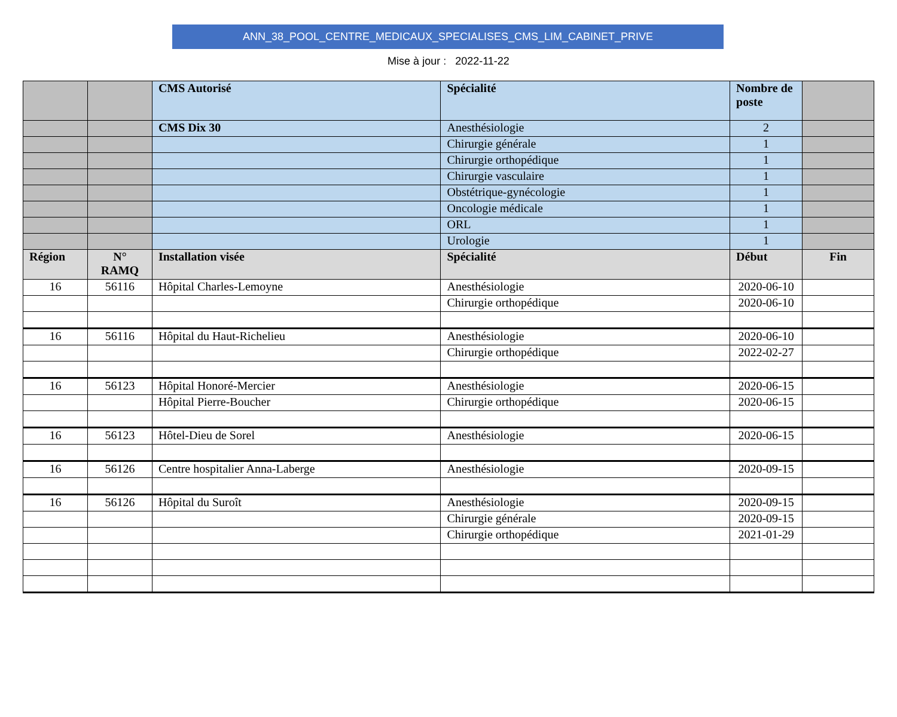ANN_38_POOL_CENTRE_MEDICAUX_SPECIALISES_CMS_LIM_CABINET_PRIVE
Mise à jour : 2022-11-22
| | | CMS Autorisé | Spécialité | Nombre de poste | |
| | | CMS Dix 30 | Anesthésiologie | 2 | |
| | | | Chirurgie générale | 1 | |
| | | | Chirurgie orthopédique | 1 | |
| | | | Chirurgie vasculaire | 1 | |
| | | | Obstétrique-gynécologie | 1 | |
| | | | Oncologie médicale | 1 | |
| | | | ORL | 1 | |
| | | | Urologie | 1 | |
| Région | N° RAMQ | Installation visée | Spécialité | Début | Fin |
| 16 | 56116 | Hôpital Charles-Lemoyne | Anesthésiologie | 2020-06-10 | |
| | | | Chirurgie orthopédique | 2020-06-10 | |
| 16 | 56116 | Hôpital du Haut-Richelieu | Anesthésiologie | 2020-06-10 | |
| | | | Chirurgie orthopédique | 2022-02-27 | |
| 16 | 56123 | Hôpital Honoré-Mercier | Anesthésiologie | 2020-06-15 | |
| | | Hôpital Pierre-Boucher | Chirurgie orthopédique | 2020-06-15 | |
| 16 | 56123 | Hôtel-Dieu de Sorel | Anesthésiologie | 2020-06-15 | |
| 16 | 56126 | Centre hospitalier Anna-Laberge | Anesthésiologie | 2020-09-15 | |
| 16 | 56126 | Hôpital du Suroît | Anesthésiologie | 2020-09-15 | |
| | | | Chirurgie générale | 2020-09-15 | |
| | | | Chirurgie orthopédique | 2021-01-29 | |